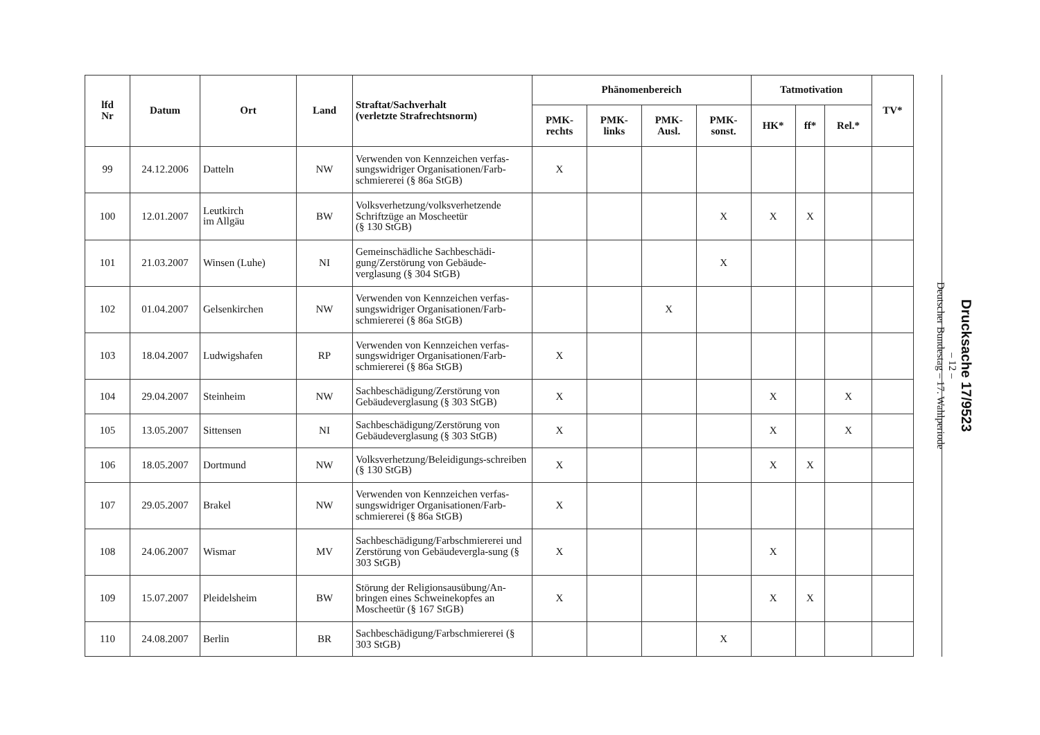| lfd Nr | Datum | Ort | Land | Straftat/Sachverhalt (verletzte Strafrechtsnorm) | Phänomenbereich | | | | Tatmotivation | | | TV* |
| --- | --- | --- | --- | --- | --- | --- | --- | --- | --- | --- | --- | --- |
| | | | | | PMK- rechts | PMK- links | PMK- Ausl. | PMK- sonst. | HK* | ff* | Rel.* | |
| 99 | 24.12.2006 | Datteln | NW | Verwenden von Kennzeichen verfas-sungswidriger Organisationen/Farb-schmiererei (§ 86a StGB) | X | | | | | | | |
| 100 | 12.01.2007 | Leutkirch im Allgäu | BW | Volksverhetzung/volksverhetzende Schriftzüge an Moscheetür (§ 130 StGB) | | | | X | X | X | | |
| 101 | 21.03.2007 | Winsen (Luhe) | NI | Gemeinschädliche Sachbeschädi-gung/Zerstörung von Gebäude-verglasung (§ 304 StGB) | | | | X | | | | |
| 102 | 01.04.2007 | Gelsenkirchen | NW | Verwenden von Kennzeichen verfas-sungswidriger Organisationen/Farb-schmiererei (§ 86a StGB) | | | X | | | | | |
| 103 | 18.04.2007 | Ludwigshafen | RP | Verwenden von Kennzeichen verfas-sungswidriger Organisationen/Farb-schmiererei (§ 86a StGB) | X | | | | | | | |
| 104 | 29.04.2007 | Steinheim | NW | Sachbeschädigung/Zerstörung von Gebäudeverglasung (§ 303 StGB) | X | | | | X | | X | |
| 105 | 13.05.2007 | Sittensen | NI | Sachbeschädigung/Zerstörung von Gebäudeverglasung (§ 303 StGB) | X | | | | X | | X | |
| 106 | 18.05.2007 | Dortmund | NW | Volksverhetzung/Beleidigungs-schreiben (§ 130 StGB) | X | | | | X | X | | |
| 107 | 29.05.2007 | Brakel | NW | Verwenden von Kennzeichen verfas-sungswidriger Organisationen/Farb-schmiererei (§ 86a StGB) | X | | | | | | | |
| 108 | 24.06.2007 | Wismar | MV | Sachbeschädigung/Farbschmiererei und Zerstörung von Gebäudevergla-sung (§ 303 StGB) | X | | | | X | | | |
| 109 | 15.07.2007 | Pleidelsheim | BW | Störung der Religionsausübung/An-bringen eines Schweinekopfes an Moscheetür (§ 167 StGB) | X | | | | X | X | | |
| 110 | 24.08.2007 | Berlin | BR | Sachbeschädigung/Farbschmiererei (§ 303 StGB) | | | | X | | | | |
Drucksache 17/9523
– 12 –
Deutscher Bundestag – 17. Wahlperiode